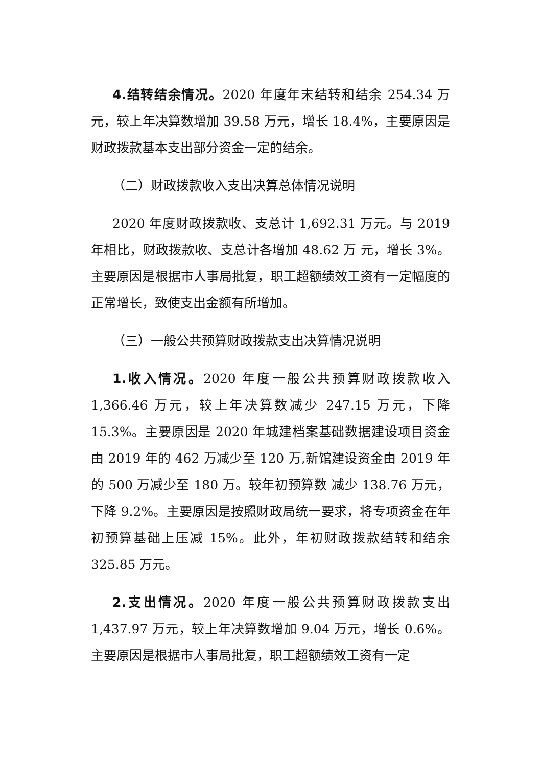4.结转结余情况。2020 年度年末结转和结余 254.34 万元，较上年决算数增加 39.58 万元，增长 18.4%，主要原因是财政拨款基本支出部分资金一定的结余。
（二）财政拨款收入支出决算总体情况说明
2020 年度财政拨款收、支总计 1,692.31 万元。与 2019 年相比，财政拨款收、支总计各增加 48.62 万 元，增长 3%。主要原因是根据市人事局批复，职工超额绩效工资有一定幅度的正常增长，致使支出金额有所增加。
（三）一般公共预算财政拨款支出决算情况说明
1.收入情况。2020 年度一般公共预算财政拨款收入 1,366.46 万元，较上年决算数减少 247.15 万元，下降 15.3%。主要原因是 2020 年城建档案基础数据建设项目资金由 2019 年的 462 万减少至 120 万,新馆建设资金由 2019 年的 500 万减少至 180 万。较年初预算数 减少 138.76 万元，下降 9.2%。主要原因是按照财政局统一要求，将专项资金在年初预算基础上压减 15%。此外，年初财政拨款结转和结余 325.85 万元。
2.支出情况。2020 年度一般公共预算财政拨款支出 1,437.97 万元，较上年决算数增加 9.04 万元，增长 0.6%。主要原因是根据市人事局批复，职工超额绩效工资有一定